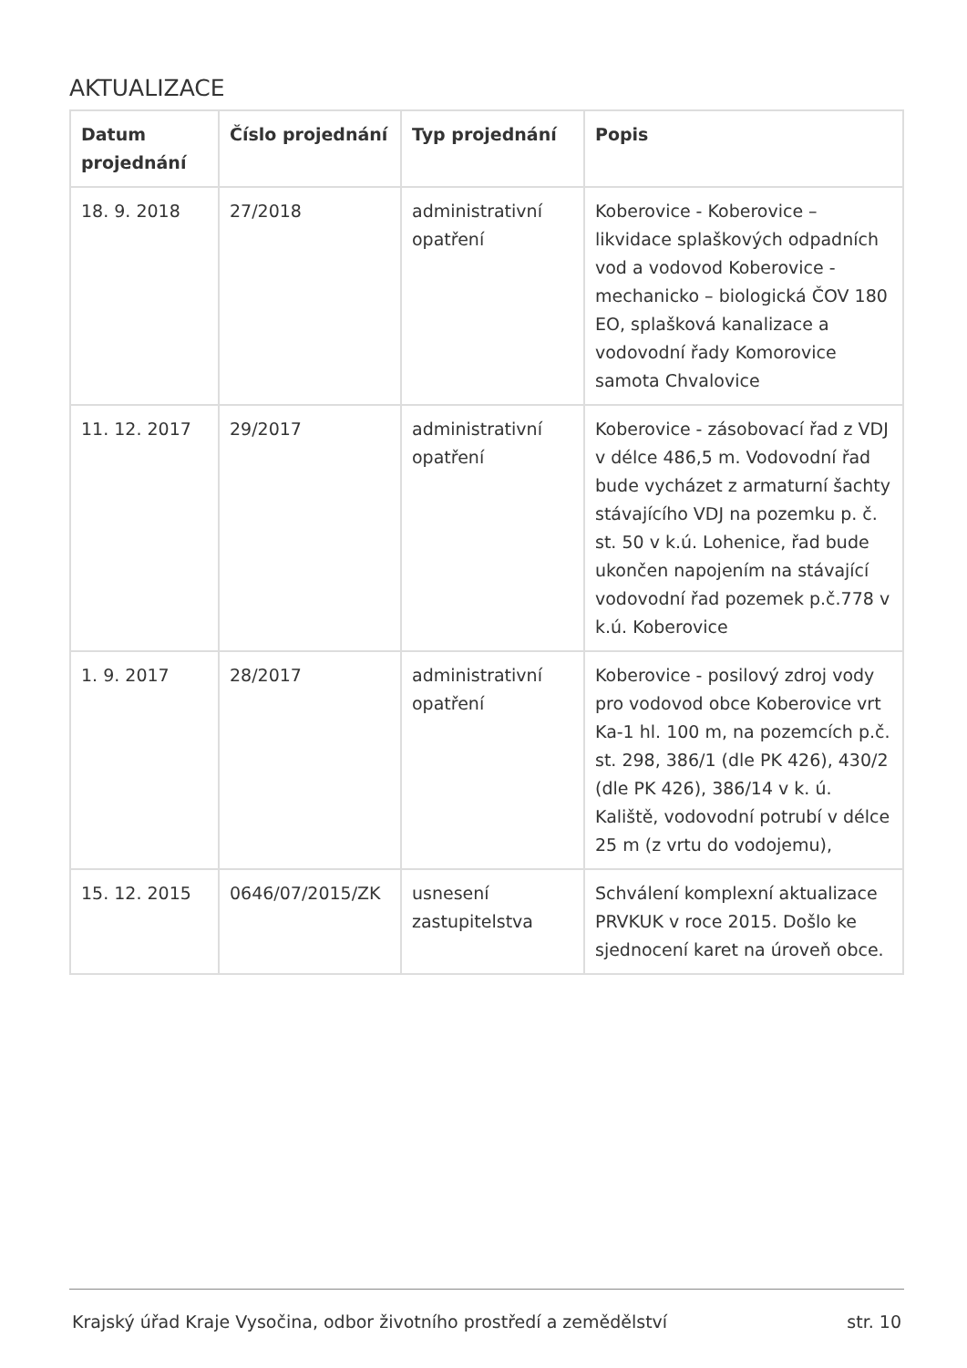AKTUALIZACE
| Datum projednání | Číslo projednání | Typ projednání | Popis |
| --- | --- | --- | --- |
| 18. 9. 2018 | 27/2018 | administrativní opatření | Koberovice - Koberovice – likvidace splaškových odpadních vod a vodovod Koberovice - mechanicko – biologická ČOV 180 EO, splašková kanalizace a vodovodní řady Komorovice samota Chvalovice |
| 11. 12. 2017 | 29/2017 | administrativní opatření | Koberovice - zásobovací řad z VDJ v délce 486,5 m. Vodovodní řad bude vycházet z armaturní šachty stávajícího VDJ na pozemku p. č. st. 50 v k.ú. Lohenice, řad bude ukončen napojením na stávající vodovodní řad pozemek p.č.778 v k.ú. Koberovice |
| 1. 9. 2017 | 28/2017 | administrativní opatření | Koberovice - posilový zdroj vody pro vodovod obce Koberovice vrt Ka-1 hl. 100 m, na pozemcích p.č. st. 298, 386/1 (dle PK 426), 430/2 (dle PK 426), 386/14 v k. ú. Kaliště, vodovodní potrubí v délce 25 m (z vrtu do vodojemu), |
| 15. 12. 2015 | 0646/07/2015/ZK | usnesení zastupitelstva | Schválení komplexní aktualizace PRVKUK v roce 2015. Došlo ke sjednocení karet na úroveň obce. |
Krajský úřad Kraje Vysočina, odbor životního prostředí a zemědělství str. 10